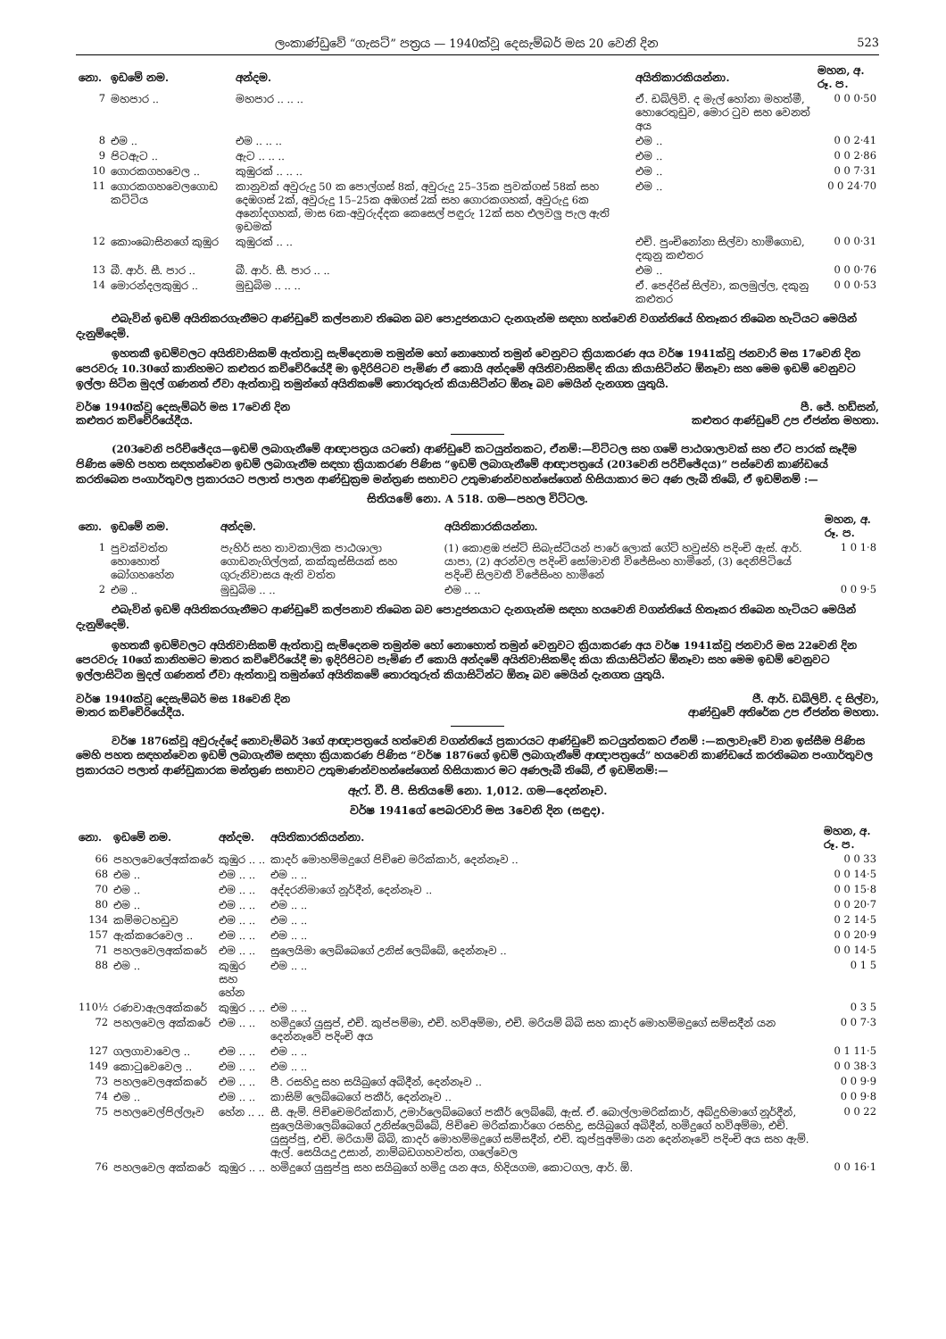ලංකාණ්ඩුවේ “ගැසට්” පත්‍රය — 1940ක්වූ දෙසැම්බර් මස 20 වෙනි දින 523
| නො. | ඉඩමේ නම. | අන්දම. | අයිතිකාරකියන්නා. | මහන, අ. රූ. ප. |
| --- | --- | --- | --- | --- |
| 7 | මහපාර .. | මහපාර .. .. .. | ඒ. ඩබ්ලිව්. ද මැල් හෝනා මහත්මී, හොරෙතුඩුව, මොර ටුව සහ වෙනත් අය | 0 0 0·50 |
| 8 | එම .. | එම .. .. .. | එම .. | 0 0 2·41 |
| 9 | පිටඇට .. | ඇට .. .. .. | එම .. | 0 0 2·86 |
| 10 | ගොරකගහවෙල .. | කුඹුරක් .. .. .. | එම .. | 0 0 7·31 |
| 11 | ගොරකගහවෙලගොඩ කට්ටිය | කානුවක් අවුරුදු 50 ක පොල්ගස් 8ක්, අවුරුදු 25–35ක පුවක්ගස් 58ක් සහ දෙඹගස් 2ක්, අවුරුදු 15–25ක අඹගස් 2ක් සහ ගොරකගහක්, අවුරුදු 6ක අනෝදගහක්, මාස 6ක-අවුරුද්දක කෙසෙල් පඳුරු 12ක් සහ එලවලු පැල ඇති ඉඩමක් | එම .. | 0 0 24·70 |
| 12 | කොංබොසිනගේ කුඹුර | කුඹුරක් .. .. | එච්. පුංචිනෝනා සිල්වා හාමිගොඩ, දකුනු කළුතර | 0 0 0·31 |
| 13 | බී. ආර්. සී. පාර .. | බී. ආර්. සී. පාර .. .. | එම .. | 0 0 0·76 |
| 14 | මොරන්දලකුඹුර .. | මුඩුබිම .. .. .. | ඒ. පෙද්රිස් සිල්වා, කලමුල්ල, දකුනු කළුතර | 0 0 0·53 |
එබැවින් ඉඩම් අයිතිකරගැනීමට ආණ්ඩුවේ කල්පනාව තිබෙන බව පොදුජනයාට දැනගැන්ම සඳහා හත්වෙනි වගන්තියේ හිතෑකර තිබෙන හැටියට මෙයින් දැනුම්දෙමි.
ඉහතකී ඉඩම්වලට අයිතිවාසිකම් ඇත්තාවූ සැම්දෙනාම තමුන්ම හෝ නොහොත් තමුන් වෙනුවට ක්‍රියාකරණ අය වර්ෂ 1941ක්වූ ජනවාරි මස 17වෙනි දින පෙරවරු 10.30ගේ කානිහමට කළුතර කච්චේරියේදී මා ඉදිරිපිටව පැමිණ ඒ කොයි අන්දමේ අයිතිවාසිකම්ද කියා කියාසිටින්ට ඕනෑවා සහ මෙම ඉඩම් වෙනුවට ඉල්ලා සිටින මුදල් ගණනත් ඒවා ඇත්තාවූ තමුන්ගේ අයිතිකමේ තොරතුරුත් කියාසිටින්ට ඕනෑ බව මෙයින් දැනගත යුතුයි.
වර්ෂ 1940ක්වූ දෙසැම්බර් මස 17වෙනි දින
කළුතර කච්චේරියේදීය.
පී. ජේ. හඩ්සන්,
කළුතර ආණ්ඩුවේ උප ඒජන්ත මහතා.
(203වෙනි පරිච්ඡේදය—ඉඩම් ලබාගැනීමේ ආඥාපත්‍රය යටතේ) ආණ්ඩුවේ කටයුත්තකට, ඒනම්:—විට්ටල සහ ගමේ පාඨශාලාවක් සහ ඒට පාරක් සෑදීම පිණිස මෙහි පහත සඳහන්වෙන ඉඩම් ලබාගැනීම සඳහා ක්‍රියාකරණ පිණිස “ඉඩම් ලබාගැනීමේ ආඥාපත්‍රයේ (203වෙනි පරිච්ඡේදය)” පස්වෙනි කාණ්ඩයේ කරතිබෙන පංගාර්තුවල ප්‍රකාරයට පලාත් පාලන ආණ්ඩුක්‍රම මන්ත්‍රණ සභාවට උතුමාණන්වහන්සේගෙන් හිසියාකාර මට අණ ලැබී තිබේ, ඒ ඉඩම්නම් :—
සිතියමේ නො. A 518. ගම—පහල විට්ටල.
| නො. | ඉඩමේ නම. | අන්දම. | අයිතිකාරකියන්නා. | මහන, අ. රූ. ප. |
| --- | --- | --- | --- | --- |
| 1 | පුවක්වත්ත හොහොත් බෝගහහේන | පැහිර් සහ තාවකාලික පාඨශාලා ගොඩනැගිල්ලක්, කක්කුස්සියක් සහ ගුරුනිවාසය ඇති වත්ත | (1) කොළඹ ජස්ට් සිබැස්ටියන් පාරේ ලොක් ගේට් හවුස්හි පදිංචි ඇස්. ආර්. යාපා, (2) අරන්වල පදිංචි සෝමාවතී විජේසිංහ හාමිනේ, (3) දෙනිපිටියේ පදිංචි සිලවතී විජේසිංහ හාමිනේ | 1 0 1·8 |
| 2 | එම .. | මුඩුබිම .. .. | එම .. .. | 0 0 9·5 |
එබැවින් ඉඩම් අයිතිකරගැනීමට ආණ්ඩුවේ කල්පනාව තිබෙන බව පොදුජනයාට දැනගැන්ම සඳහා හයවෙනි වගන්තියේ හිතෑකර තිබෙන හැටියට මෙයින් දැනුම්දෙමි.
ඉහතකී ඉඩම්වලට අයිතිවාසිකම් ඇත්තාවූ සැම්දෙනම තමුන්ම හෝ නොහොත් තමුන් වෙනුවට ක්‍රියාකරණ අය වර්ෂ 1941ක්වූ ජනවාරි මස 22වෙනි දින පෙරවරු 10ගේ කානිහමට මාතර කච්චේරියේදී මා ඉදිරිපිටව පැමිණ ඒ කොයි අන්දමේ අයිතිවාසිකම්ද කියා කියාසිටින්ට ඕනෑවා සහ මෙම ඉඩම් වෙනුවට ඉල්ලාසිටින මුදල් ගණනත් ඒවා ඇත්තාවූ තමුන්ගේ අයිතිකමේ තොරතුරුත් කියාසිටින්ට ඕනෑ බව මෙයින් දැනගත යුතුයි.
වර්ෂ 1940ක්වූ දෙසැම්බර් මස 18වෙනි දින
මාතර කච්චේරියේදීය.
ජී. ආර්. ඩබ්ලිව්. ද සිල්වා,
ආණ්ඩුවේ අතිරේක උප ඒජන්ත මහතා.
වර්ෂ 1876ක්වූ අවුරුද්දේ නොවැම්බර් 3ගේ ආඥාපත්‍රයේ හත්වෙනි වගන්තියේ ප්‍රකාරයට ආණ්ඩුවේ කටයුත්තකට ඒනම් :—කලාවැවේ වාන ඉස්සීම පිණිස මෙහි පහත සඳහන්වෙන ඉඩම් ලබාගැනීම සඳහා ක්‍රියාකරණ පිණිස “වර්ෂ 1876ගේ ඉඩම් ලබාගැනීමේ ආඥාපත්‍රයේ” හයවෙනි කාණ්ඩයේ කරතිබෙන පංගාර්තුවල ප්‍රකාරයට පලාත් ආණ්ඩුකාරක මන්ත්‍රණ සභාවට උතුමාණන්වහන්සේගෙන් හිසියාකාර මට අණලැබී තිබේ, ඒ ඉඩම්නම්:—
ඇෆ්. වී. පී. සිතියමේ නො. 1,012. ගම—දෙන්නෑව.
වර්ෂ 1941ගේ පෙබරවාරි මස 3වෙනි දින (සඳුද).
| නො. | ඉඩමේ නම. | අන්දම. | අයිතිකාරකියන්නා. | මහන, අ. රූ. ප. |
| --- | --- | --- | --- | --- |
| 66 | පහලවෙලේඅක්කරේ | කුඹුර .. .. | කාදර් මොහම්මදුගේ පිච්චෙ මරික්කාර්, දෙන්නෑව .. | 0 0 33 |
| 68 | එම .. | එම .. .. | එම .. .. | 0 0 14·5 |
| 70 | එම .. | එම .. .. | අද්දරනිමාගේ නූර්දීන්, දෙන්නෑව .. | 0 0 15·8 |
| 80 | එම .. | එම .. .. | එම .. .. | 0 0 20·7 |
| 134 | කම්මටහඩුව | එම .. .. | එම .. .. | 0 2 14·5 |
| 157 | ඇක්කරෙවෙල .. | එම .. .. | එම .. .. | 0 0 20·9 |
| 71 | පහලවෙලඅක්කරේ | එම .. .. | සුලෙයිමා ලෙබ්බෙගේ උනිස් ලෙබ්බේ, දෙන්නෑව .. | 0 0 14·5 |
| 88 | එම .. | කුඹුර සහ හේන | එම .. .. | 0 1 5 |
| 110½ | රණවාඇලඅක්කරේ | කුඹුර .. .. | එම .. .. | 0 3 5 |
| 72 | පහලවෙල අක්කරේ | එම .. .. | හමිදුගේ යුසුප්, එච්. කුප්පම්මා, එච්. හව්අම්මා, එච්. මරියම් බිබි සහ කාදර් මොහම්මදුගේ සම්සදීන් යන දෙන්නෑවේ පදිංචි අය | 0 0 7·3 |
| 127 | ගලගාවාවෙල .. | එම .. .. | එම .. .. | 0 1 11·5 |
| 149 | කොටුවෙවෙල .. | එම .. .. | එම .. .. | 0 0 38·3 |
| 73 | පහලවෙලඅක්කරේ | එම .. .. | පී. රසහිදු සහ සයිබුගේ අබිදීන්, දෙන්නෑව .. | 0 0 9·9 |
| 74 | එම .. | එම .. .. | කාසිම් ලෙබ්බෙගේ පකීර්, දෙන්නෑව .. | 0 0 9·8 |
| 75 | පහලවෙල්පිල්ලෑව | හේන .. .. | සී. ඇම්. පිච්චෙමරික්කාර්, උමාර්ලෙබ්බෙගේ පකීර් ලෙබ්බේ, ඇස්. ඒ. බොල්ලාමරික්කාර්, අබ්දුහිමාගේ නූර්දීන්, සුලෙයිමාලෙබ්බෙගේ උනිස්ලෙබ්බේ, පිච්චෙ මරික්කාර්ගෙ රසහිදු, සයිබුගේ අබිදීන්, හමිදුගේ හව්අම්මා, එච්. යුසුප්පු, එච්. මරියාම් බිබි, කාදර් මොහම්මදුගේ සම්සදීන්, එච්. කුප්පුඅම්මා යන දෙන්නෑවේ පදිංචි අය සහ ඇම්. ඇල්. සෙයියදු උසාන්, නාම්බඩගහවත්ත, ගලේවෙල | 0 0 22 |
| 76 | පහලවෙල අක්කරේ | කුඹුර .. .. | හමිදුගේ යුසුප්පු සහ සයිබුගේ හමිදු යන අය, හිදියගම, කොටගල, ආර්. ඕ. | 0 0 16·1 |